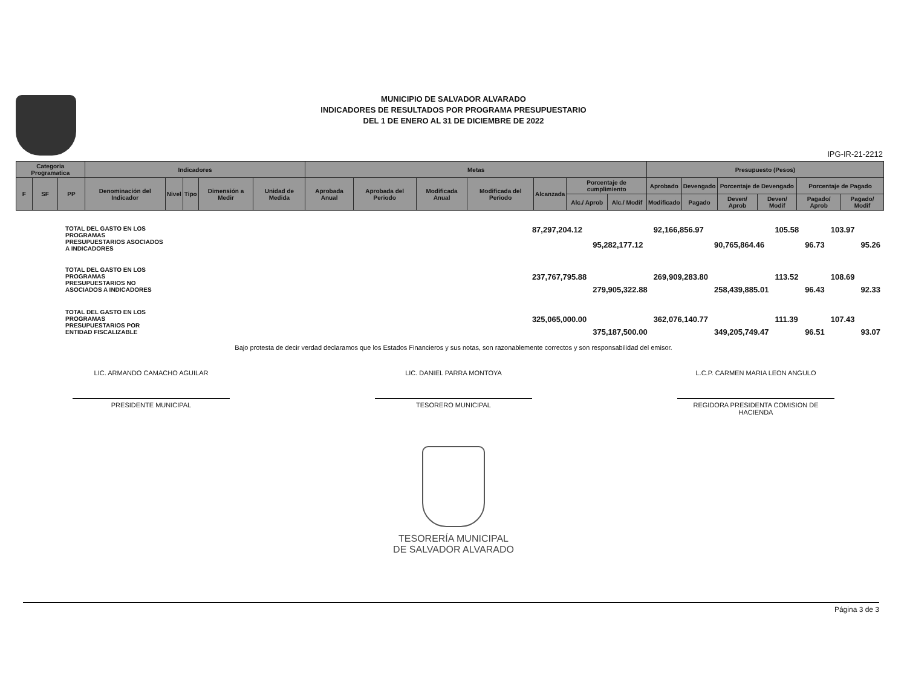MUNICIPIO DE SALVADOR ALVARADO
INDICADORES DE RESULTADOS POR PROGRAMA PRESUPUESTARIO
DEL 1 DE ENERO AL 31 DE DICIEMBRE DE 2022
IPG-IR-21-2212
| Categoria Programatica | | | Indicadores | | | | | Metas | | | | | | | Presupuesto (Pesos) | | | | | |
| --- | --- | --- | --- | --- | --- | --- | --- | --- | --- | --- | --- | --- | --- | --- | --- | --- | --- | --- | --- | --- |
| F | SF | PP | Denominación del Indicador | Nivel | Tipo | Dimensión a Medir | Unidad de Medida | Aprobada Anual | Aprobada del Periodo | Modificada Anual | Modificada del Periodo | Alcanzada | Porcentaje de cumplimiento | | Aprobado | Devengado | Porcentaje de Devengado | | Porcentaje de Pagado | |
| | | | | | | | | | | | | | Alc./ Aprob | Alc./ Modif | Modificado | Pagado | Deven/ Aprob | Deven/ Modif | Pagado/ Aprob | Pagado/ Modif |
| TOTAL DEL GASTO EN LOS PROGRAMAS PRESUPUESTARIOS ASOCIADOS A INDICADORES | | 87,297,204.12 | | 92,166,856.97 | | 105.58 | | 103.97 | |
| | | | 95,282,177.12 | | 90,765,864.46 | | 96.73 | | 95.26 |
| TOTAL DEL GASTO EN LOS PROGRAMAS PRESUPUESTARIOS NO ASOCIADOS A INDICADORES | | 237,767,795.88 | | 269,909,283.80 | | 113.52 | | 108.69 | |
| | | | 279,905,322.88 | | 258,439,885.01 | | 96.43 | | 92.33 |
| TOTAL DEL GASTO EN LOS PROGRAMAS PRESUPUESTARIOS POR ENTIDAD FISCALIZABLE | | 325,065,000.00 | | 362,076,140.77 | | 111.39 | | 107.43 | |
| | | | 375,187,500.00 | | 349,205,749.47 | | 96.51 | | 93.07 |
Bajo protesta de decir verdad declaramos que los Estados Financieros y sus notas, son razonablemente correctos y son responsabilidad del emisor.
LIC. ARMANDO CAMACHO AGUILAR
PRESIDENTE MUNICIPAL
LIC. DANIEL PARRA MONTOYA
TESORERO MUNICIPAL
L.C.P. CARMEN MARIA LEON ANGULO
REGIDORA PRESIDENTA COMISION DE HACIENDA
TESORERÍA MUNICIPAL
DE SALVADOR ALVARADO
Página 3 de 3